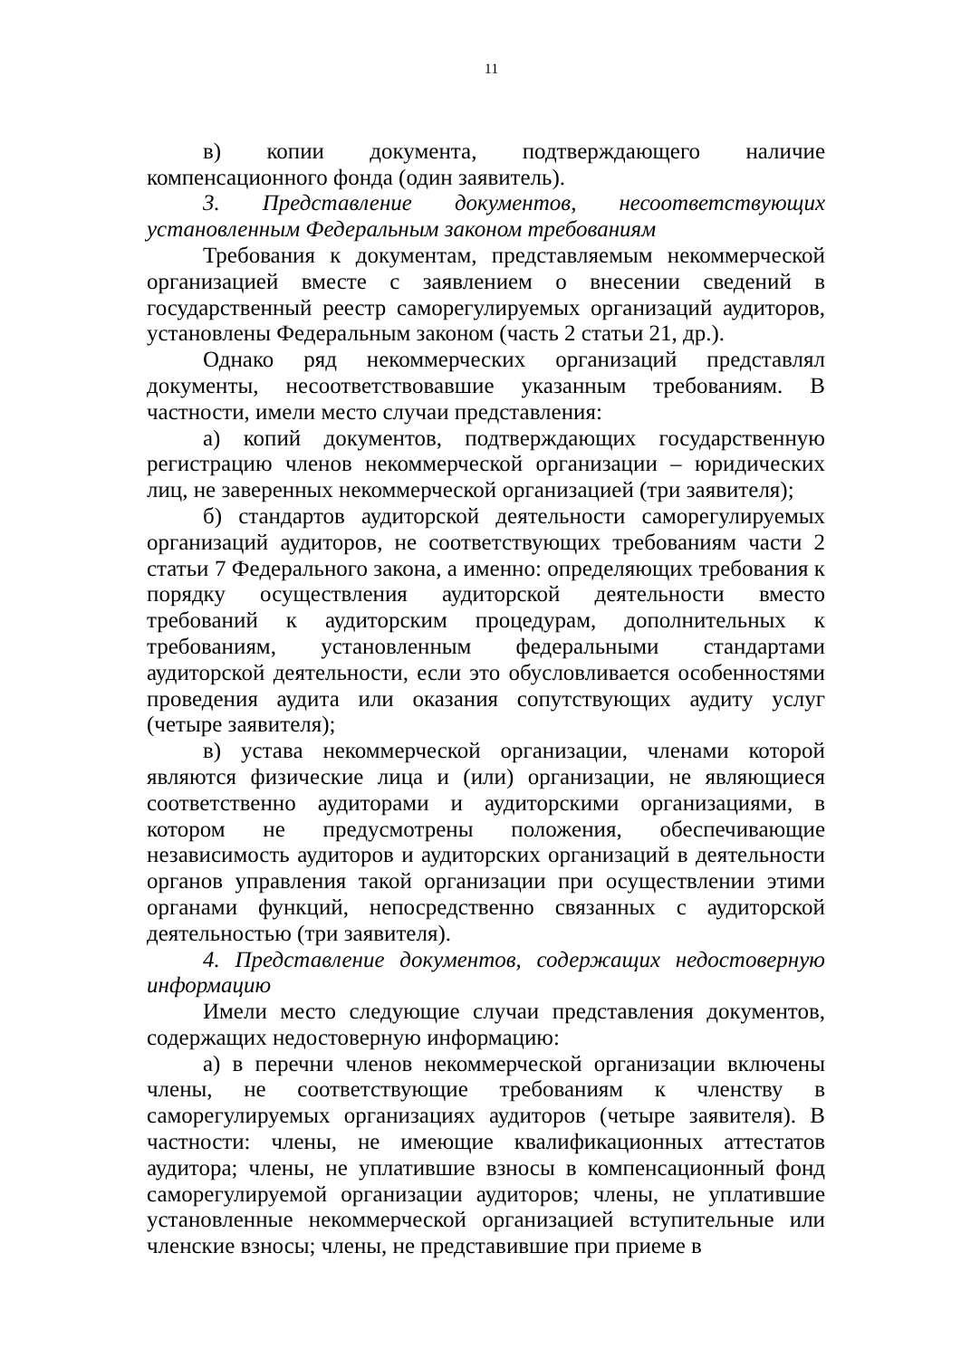11
в) копии документа, подтверждающего наличие компенсационного фонда (один заявитель).
3. Представление документов, несоответствующих установленным Федеральным законом требованиям
Требования к документам, представляемым некоммерческой организацией вместе с заявлением о внесении сведений в государственный реестр саморегулируемых организаций аудиторов, установлены Федеральным законом (часть 2 статьи 21, др.).
Однако ряд некоммерческих организаций представлял документы, несоответствовавшие указанным требованиям. В частности, имели место случаи представления:
а) копий документов, подтверждающих государственную регистрацию членов некоммерческой организации – юридических лиц, не заверенных некоммерческой организацией (три заявителя);
б) стандартов аудиторской деятельности саморегулируемых организаций аудиторов, не соответствующих требованиям части 2 статьи 7 Федерального закона, а именно: определяющих требования к порядку осуществления аудиторской деятельности вместо требований к аудиторским процедурам, дополнительных к требованиям, установленным федеральными стандартами аудиторской деятельности, если это обусловливается особенностями проведения аудита или оказания сопутствующих аудиту услуг (четыре заявителя);
в) устава некоммерческой организации, членами которой являются физические лица и (или) организации, не являющиеся соответственно аудиторами и аудиторскими организациями, в котором не предусмотрены положения, обеспечивающие независимость аудиторов и аудиторских организаций в деятельности органов управления такой организации при осуществлении этими органами функций, непосредственно связанных с аудиторской деятельностью (три заявителя).
4. Представление документов, содержащих недостоверную информацию
Имели место следующие случаи представления документов, содержащих недостоверную информацию:
а) в перечни членов некоммерческой организации включены члены, не соответствующие требованиям к членству в саморегулируемых организациях аудиторов (четыре заявителя). В частности: члены, не имеющие квалификационных аттестатов аудитора; члены, не уплатившие взносы в компенсационный фонд саморегулируемой организации аудиторов; члены, не уплатившие установленные некоммерческой организацией вступительные или членские взносы; члены, не представившие при приеме в